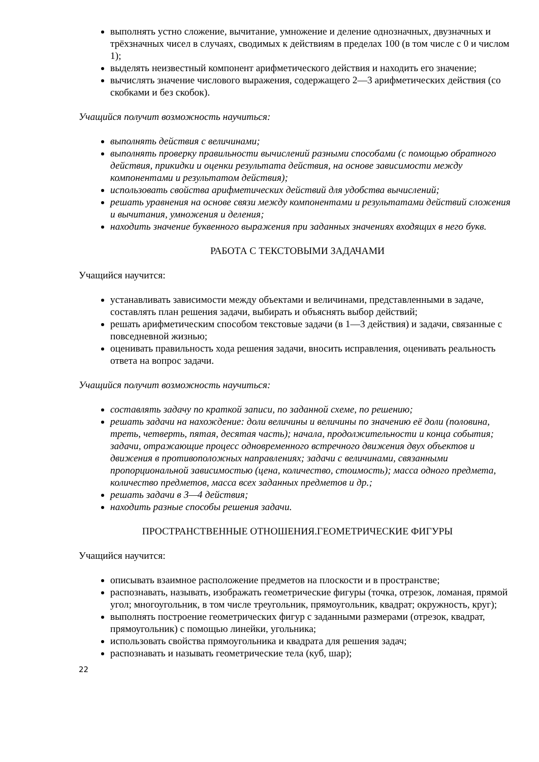выполнять устно сложение, вычитание, умножение и деление однозначных, двузначных и трёхзначных чисел в случаях, сводимых к действиям в пределах 100 (в том числе с 0 и числом 1);
выделять неизвестный компонент арифметического действия и находить его значение;
вычислять значение числового выражения, содержащего 2—3 арифметических действия (со скобками и без скобок).
Учащийся получит возможность научиться:
выполнять действия с величинами;
выполнять проверку правильности вычислений разными способами (с помощью обратного действия, прикидки и оценки результата действия, на основе зависимости между компонентами и результатом действия);
использовать свойства арифметических действий для удобства вычислений;
решать уравнения на основе связи между компонентами и результатами действий сложения и вычитания, умножения и деления;
находить значение буквенного выражения при заданных значениях входящих в него букв.
РАБОТА С ТЕКСТОВЫМИ ЗАДАЧАМИ
Учащийся научится:
устанавливать зависимости между объектами и величинами, представленными в задаче, составлять план решения задачи, выбирать и объяснять выбор действий;
решать арифметическим способом текстовые задачи (в 1—3 действия) и задачи, связанные с повседневной жизнью;
оценивать правильность хода решения задачи, вносить исправления, оценивать реальность ответа на вопрос задачи.
Учащийся получит возможность научиться:
составлять задачу по краткой записи, по заданной схеме, по решению;
решать задачи на нахождение: доли величины и величины по значению её доли (половина, треть, четверть, пятая, десятая часть); начала, продолжительности и конца события; задачи, отражающие процесс одновременного встречного движения двух объектов и движения в противоположных направлениях; задачи с величинами, связанными пропорциональной зависимостью (цена, количество, стоимость); масса одного предмета, количество предметов, масса всех заданных предметов и др.;
решать задачи в 3—4 действия;
находить разные способы решения задачи.
ПРОСТРАНСТВЕННЫЕ ОТНОШЕНИЯ.ГЕОМЕТРИЧЕСКИЕ ФИГУРЫ
Учащийся научится:
описывать взаимное расположение предметов на плоскости и в пространстве;
распознавать, называть, изображать геометрические фигуры (точка, отрезок, ломаная, прямой угол; многоугольник, в том числе треугольник, прямоугольник, квадрат; окружность, круг);
выполнять построение геометрических фигур с заданными размерами (отрезок, квадрат, прямоугольник) с помощью линейки, угольника;
использовать свойства прямоугольника и квадрата для решения задач;
распознавать и называть геометрические тела (куб, шар);
22